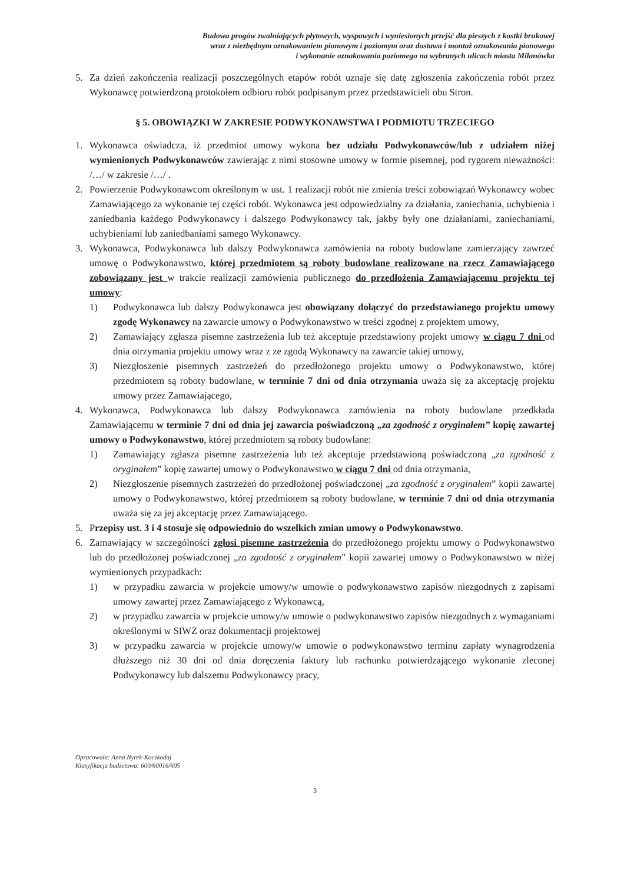Budowa progów zwalniających płytowych, wyspowych i wyniesionych przejść dla pieszych z kostki brukowej
wraz z niezbędnym oznakowaniem pionowym i poziomym oraz dostawa i montaż oznakowania pionowego
i wykonanie oznakowania poziomego na wybranych ulicach miasta Milanówka
5. Za dzień zakończenia realizacji poszczególnych etapów robót uznaje się datę zgłoszenia zakończenia robót przez Wykonawcę potwierdzoną protokołem odbioru robót podpisanym przez przedstawicieli obu Stron.
§ 5. OBOWIĄZKI W ZAKRESIE PODWYKONAWSTWA I PODMIOTU TRZECIEGO
1. Wykonawca oświadcza, iż przedmiot umowy wykona bez udziału Podwykonawców/lub z udziałem niżej wymienionych Podwykonawców zawierając z nimi stosowne umowy w formie pisemnej, pod rygorem nieważności: /…/ w zakresie /…/ .
2. Powierzenie Podwykonawcom określonym w ust. 1 realizacji robót nie zmienia treści zobowiązań Wykonawcy wobec Zamawiającego za wykonanie tej części robót. Wykonawca jest odpowiedzialny za działania, zaniechania, uchybienia i zaniedbania każdego Podwykonawcy i dalszego Podwykonawcy tak, jakby były one działaniami, zaniechaniami, uchybieniami lub zaniedbaniami samego Wykonawcy.
3. Wykonawca, Podwykonawca lub dalszy Podwykonawca zamówienia na roboty budowlane zamierzający zawrzeć umowę o Podwykonawstwo, której przedmiotem są roboty budowlane realizowane na rzecz Zamawiającego zobowiązany jest w trakcie realizacji zamówienia publicznego do przedłożenia Zamawiającemu projektu tej umowy:
1) Podwykonawca lub dalszy Podwykonawca jest obowiązany dołączyć do przedstawianego projektu umowy zgodę Wykonawcy na zawarcie umowy o Podwykonawstwo w treści zgodnej z projektem umowy,
2) Zamawiający zgłasza pisemne zastrzeżenia lub też akceptuje przedstawiony projekt umowy w ciągu 7 dni od dnia otrzymania projektu umowy wraz z ze zgodą Wykonawcy na zawarcie takiej umowy,
3) Niezgłoszenie pisemnych zastrzeżeń do przedłożonego projektu umowy o Podwykonawstwo, której przedmiotem są roboty budowlane, w terminie 7 dni od dnia otrzymania uważa się za akceptację projektu umowy przez Zamawiającego,
4. Wykonawca, Podwykonawca lub dalszy Podwykonawca zamówienia na roboty budowlane przedkłada Zamawiającemu w terminie 7 dni od dnia jej zawarcia poświadczoną „za zgodność z oryginałem” kopię zawartej umowy o Podwykonawstwo, której przedmiotem są roboty budowlane:
1) Zamawiający zgłasza pisemne zastrzeżenia lub też akceptuje przedstawioną poświadczoną „za zgodność z oryginałem” kopię zawartej umowy o Podwykonawstwo w ciągu 7 dni od dnia otrzymania,
2) Niezgłoszenie pisemnych zastrzeżeń do przedłożonej poświadczonej „za zgodność z oryginałem” kopii zawartej umowy o Podwykonawstwo, której przedmiotem są roboty budowlane, w terminie 7 dni od dnia otrzymania uważa się za jej akceptację przez Zamawiającego.
5. Przepisy ust. 3 i 4 stosuje się odpowiednio do wszelkich zmian umowy o Podwykonawstwo.
6. Zamawiający w szczególności zgłosi pisemne zastrzeżenia do przedłożonego projektu umowy o Podwykonawstwo lub do przedłożonej poświadczonej „za zgodność z oryginałem” kopii zawartej umowy o Podwykonawstwo w niżej wymienionych przypadkach:
1) w przypadku zawarcia w projekcie umowy/w umowie o podwykonawstwo zapisów niezgodnych z zapisami umowy zawartej przez Zamawiającego z Wykonawcą,
2) w przypadku zawarcia w projekcie umowy/w umowie o podwykonawstwo zapisów niezgodnych z wymaganiami określonymi w SIWZ oraz dokumentacji projektowej
3) w przypadku zawarcia w projekcie umowy/w umowie o podwykonawstwo terminu zapłaty wynagrodzenia dłuższego niż 30 dni od dnia doręczenia faktury lub rachunku potwierdzającego wykonanie zleconej Podwykonawcy lub dalszemu Podwykonawcy pracy,
Opracowała: Anna Nyrek-Koczkodaj
Klasyfikacja budżetowa: 600/60016/605
3